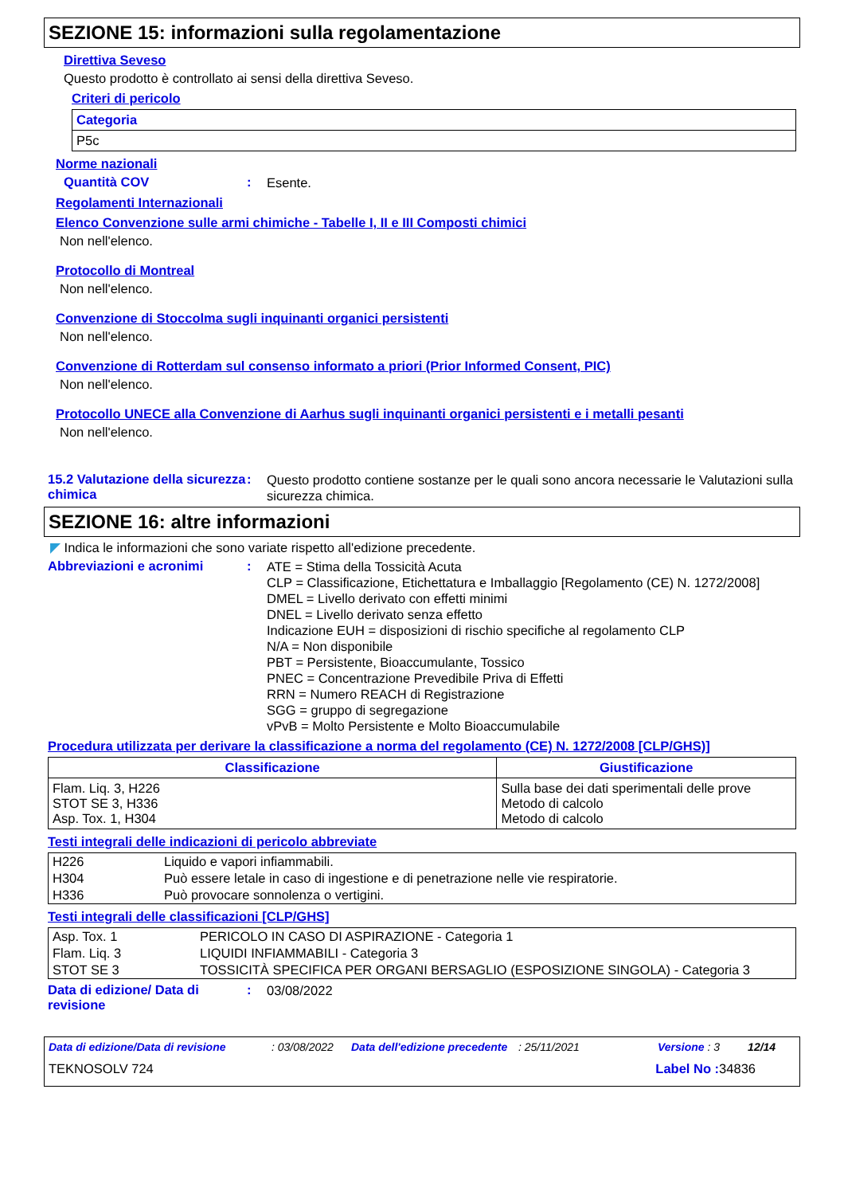SEZIONE 15: informazioni sulla regolamentazione
Direttiva Seveso
Questo prodotto è controllato ai sensi della direttiva Seveso.
Criteri di pericolo
| Categoria |
| --- |
| P5c |
Norme nazionali
Quantità COV: Esente.
Regolamenti Internazionali
Elenco Convenzione sulle armi chimiche - Tabelle I, II e III Composti chimici
Non nell'elenco.
Protocollo di Montreal
Non nell'elenco.
Convenzione di Stoccolma sugli inquinanti organici persistenti
Non nell'elenco.
Convenzione di Rotterdam sul consenso informato a priori (Prior Informed Consent, PIC)
Non nell'elenco.
Protocollo UNECE alla Convenzione di Aarhus sugli inquinanti organici persistenti e i metalli pesanti
Non nell'elenco.
15.2 Valutazione della sicurezza chimica: Questo prodotto contiene sostanze per le quali sono ancora necessarie le Valutazioni sulla sicurezza chimica.
SEZIONE 16: altre informazioni
◤ Indica le informazioni che sono variate rispetto all'edizione precedente.
Abbreviazioni e acronimi: ATE = Stima della Tossicità Acuta
CLP = Classificazione, Etichettatura e Imballaggio [Regolamento (CE) N. 1272/2008]
DMEL = Livello derivato con effetti minimi
DNEL = Livello derivato senza effetto
Indicazione EUH = disposizioni di rischio specifiche al regolamento CLP
N/A = Non disponibile
PBT = Persistente, Bioaccumulante, Tossico
PNEC = Concentrazione Prevedibile Priva di Effetti
RRN = Numero REACH di Registrazione
SGG = gruppo di segregazione
vPvB = Molto Persistente e Molto Bioaccumulabile
Procedura utilizzata per derivare la classificazione a norma del regolamento (CE) N. 1272/2008 [CLP/GHS)]
| Classificazione | Giustificazione |
| --- | --- |
| Flam. Liq. 3, H226 STOT SE 3, H336 Asp. Tox. 1, H304 | Sulla base dei dati sperimentali delle prove Metodo di calcolo Metodo di calcolo |
Testi integrali delle indicazioni di pericolo abbreviate
| H226 | Liquido e vapori infiammabili. |
| H304 | Può essere letale in caso di ingestione e di penetrazione nelle vie respiratorie. |
| H336 | Può provocare sonnolenza o vertigini. |
Testi integrali delle classificazioni [CLP/GHS]
| Asp. Tox. 1 | PERICOLO IN CASO DI ASPIRAZIONE - Categoria 1 |
| Flam. Liq. 3 | LIQUIDI INFIAMMABILI - Categoria 3 |
| STOT SE 3 | TOSSICITÀ SPECIFICA PER ORGANI BERSAGLIO (ESPOSIZIONE SINGOLA) - Categoria 3 |
Data di edizione/ Data di revisione: 03/08/2022
Data di edizione/Data di revisione: 03/08/2022 Data dell'edizione precedente: 25/11/2021 Versione : 3 12/14
TEKNOSOLV 724 Label No : 34836